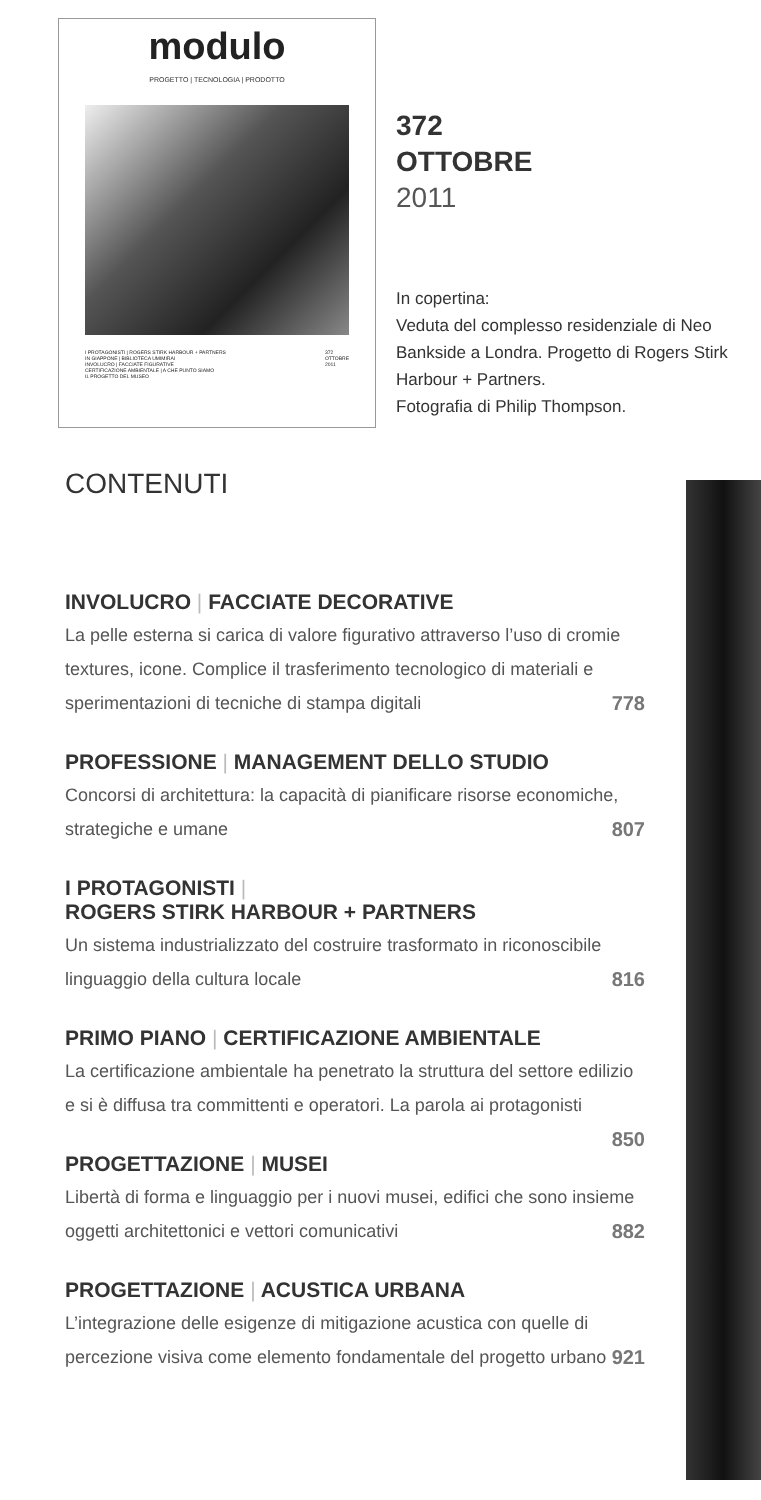modulo
PROGETTO | TECNOLOGIA | PRODOTTO
I PROTAGONISTI | ROGERS STIRK HARBOUR + PARTNERS
IN GIAPPONE | BIBLIOTECA UMIMIRAI
INVOLUCRO | FACCIATE FIGURATIVE
CERTIFICAZIONE AMBIENTALE | A CHE PUNTO SIAMO
IL PROGETTO DEL MUSEO
372
OTTOBRE
2011
372
OTTOBRE
2011
In copertina:
Veduta del complesso residenziale di Neo Bankside a Londra. Progetto di Rogers Stirk Harbour + Partners.
Fotografia di Philip Thompson.
CONTENUTI
INVOLUCRO | FACCIATE DECORATIVE
La pelle esterna si carica di valore figurativo attraverso l’uso di cromie textures, icone. Complice il trasferimento tecnologico di materiali e sperimentazioni di tecniche di stampa digitali 778
PROFESSIONE | MANAGEMENT DELLO STUDIO
Concorsi di architettura: la capacità di pianificare risorse economiche, strategiche e umane 807
I PROTAGONISTI |
ROGERS STIRK HARBOUR + PARTNERS
Un sistema industrializzato del costruire trasformato in riconoscibile linguaggio della cultura locale 816
PRIMO PIANO | CERTIFICAZIONE AMBIENTALE
La certificazione ambientale ha penetrato la struttura del settore edilizio e si è diffusa tra committenti e operatori. La parola ai protagonisti
850
PROGETTAZIONE | MUSEI
Libertà di forma e linguaggio per i nuovi musei, edifici che sono insieme oggetti architettonici e vettori comunicativi 882
PROGETTAZIONE | ACUSTICA URBANA
L’integrazione delle esigenze di mitigazione acustica con quelle di percezione visiva come elemento fondamentale del progetto urbano 921